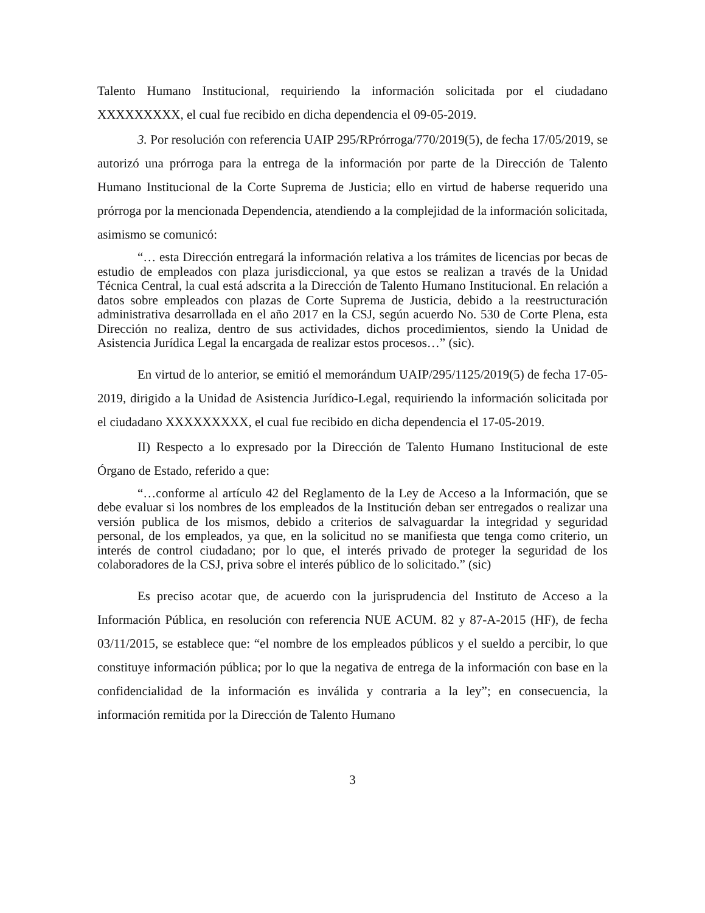Talento Humano Institucional, requiriendo la información solicitada por el ciudadano XXXXXXXXX, el cual fue recibido en dicha dependencia el 09-05-2019.
3. Por resolución con referencia UAIP 295/RPrórroga/770/2019(5), de fecha 17/05/2019, se autorizó una prórroga para la entrega de la información por parte de la Dirección de Talento Humano Institucional de la Corte Suprema de Justicia; ello en virtud de haberse requerido una prórroga por la mencionada Dependencia, atendiendo a la complejidad de la información solicitada, asimismo se comunicó:
“… esta Dirección entregará la información relativa a los trámites de licencias por becas de estudio de empleados con plaza jurisdiccional, ya que estos se realizan a través de la Unidad Técnica Central, la cual está adscrita a la Dirección de Talento Humano Institucional. En relación a datos sobre empleados con plazas de Corte Suprema de Justicia, debido a la reestructuración administrativa desarrollada en el año 2017 en la CSJ, según acuerdo No. 530 de Corte Plena, esta Dirección no realiza, dentro de sus actividades, dichos procedimientos, siendo la Unidad de Asistencia Jurídica Legal la encargada de realizar estos procesos…” (sic).
En virtud de lo anterior, se emitió el memorándum UAIP/295/1125/2019(5) de fecha 17-05-2019, dirigido a la Unidad de Asistencia Jurídico-Legal, requiriendo la información solicitada por el ciudadano XXXXXXXXX, el cual fue recibido en dicha dependencia el 17-05-2019.
II) Respecto a lo expresado por la Dirección de Talento Humano Institucional de este Órgano de Estado, referido a que:
“…conforme al artículo 42 del Reglamento de la Ley de Acceso a la Información, que se debe evaluar si los nombres de los empleados de la Institución deban ser entregados o realizar una versión publica de los mismos, debido a criterios de salvaguardar la integridad y seguridad personal, de los empleados, ya que, en la solicitud no se manifiesta que tenga como criterio, un interés de control ciudadano; por lo que, el interés privado de proteger la seguridad de los colaboradores de la CSJ, priva sobre el interés público de lo solicitado.” (sic)
Es preciso acotar que, de acuerdo con la jurisprudencia del Instituto de Acceso a la Información Pública, en resolución con referencia NUE ACUM. 82 y 87-A-2015 (HF), de fecha 03/11/2015, se establece que: “el nombre de los empleados públicos y el sueldo a percibir, lo que constituye información pública; por lo que la negativa de entrega de la información con base en la confidencialidad de la información es inválida y contraria a la ley”; en consecuencia, la información remitida por la Dirección de Talento Humano
3